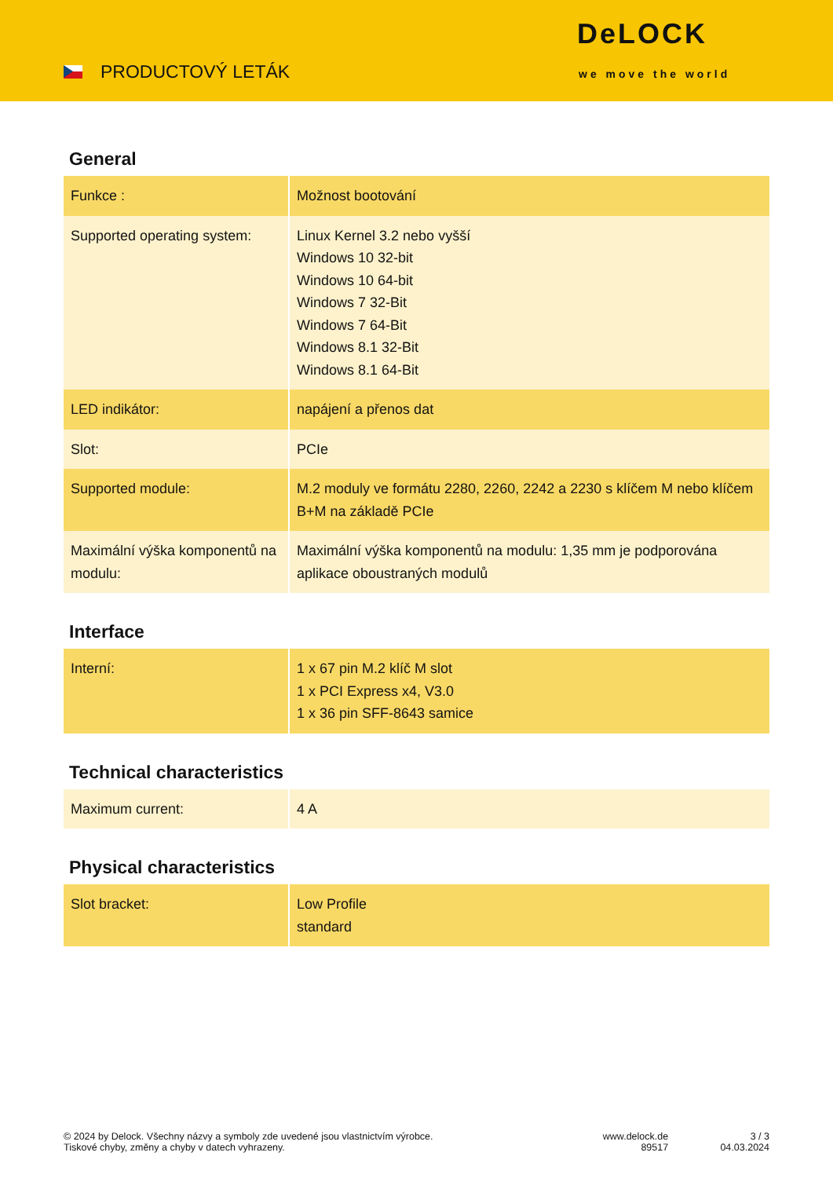PRODUCTOVÝ LETÁK
DeLOCK
we move the world
General
| Funkce : | Možnost bootování |
| Supported operating system: | Linux Kernel 3.2 nebo vyšší Windows 10 32-bit Windows 10 64-bit Windows 7 32-Bit Windows 7 64-Bit Windows 8.1 32-Bit Windows 8.1 64-Bit |
| LED indikátor: | napájení a přenos dat |
| Slot: | PCIe |
| Supported module: | M.2 moduly ve formátu 2280, 2260, 2242 a 2230 s klíčem M nebo klíčem B+M na základě PCIe |
| Maximální výška komponentů na modulu: | Maximální výška komponentů na modulu: 1,35 mm je podporována aplikace oboustraných modulů |
Interface
| Interní: | 1 x 67 pin M.2 klíč M slot 1 x PCI Express x4, V3.0 1 x 36 pin SFF-8643 samice |
Technical characteristics
| Maximum current: | 4 A |
Physical characteristics
| Slot bracket: | Low Profile standard |
© 2024 by Delock. Všechny názvy a symboly zde uvedené jsou vlastnictvím výrobce.
Tiskové chyby, změny a chyby v datech vyhrazeny.
www.delock.de
89517
3 / 3
04.03.2024